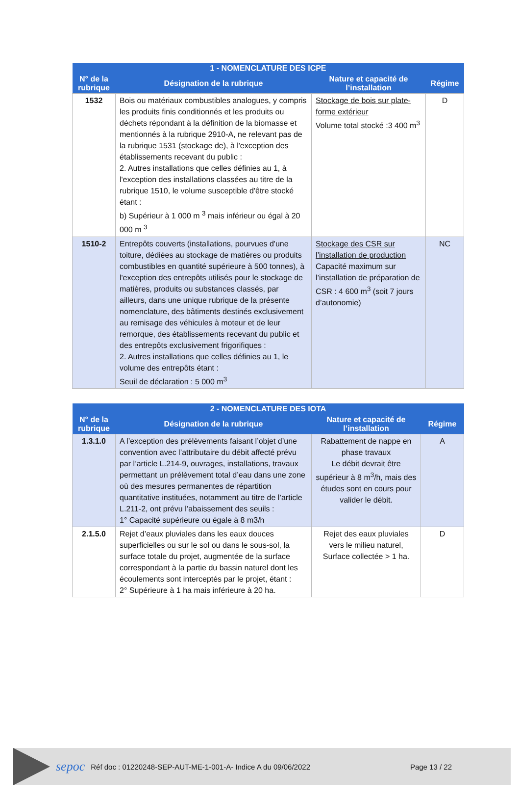| 1 - NOMENCLATURE DES ICPE | | | |
| --- | --- | --- | --- |
| N° de la rubrique | Désignation de la rubrique | Nature et capacité de l’installation | Régime |
| 1532 | Bois ou matériaux combustibles analogues, y compris les produits finis conditionnés et les produits ou déchets répondant à la définition de la biomasse et mentionnés à la rubrique 2910-A, ne relevant pas de la rubrique 1531 (stockage de), à l'exception des établissements recevant du public : 2. Autres installations que celles définies au 1, à l'exception des installations classées au titre de la rubrique 1510, le volume susceptible d'être stocké étant : b) Supérieur à 1 000 m <sup>3</sup> mais inférieur ou égal à 20 000 m <sup>3</sup> | Stockage de bois sur plate-forme extérieur Volume total stocké :3 400 m<sup>3</sup> | D |
| 1510-2 | Entrepôts couverts (installations, pourvues d'une toiture, dédiées au stockage de matières ou produits combustibles en quantité supérieure à 500 tonnes), à l'exception des entrepôts utilisés pour le stockage de matières, produits ou substances classés, par ailleurs, dans une unique rubrique de la présente nomenclature, des bâtiments destinés exclusivement au remisage des véhicules à moteur et de leur remorque, des établissements recevant du public et des entrepôts exclusivement frigorifiques : 2. Autres installations que celles définies au 1, le volume des entrepôts étant : Seuil de déclaration : 5 000 m<sup>3</sup> | Stockage des CSR sur l’installation de production Capacité maximum sur l’installation de préparation de CSR : 4 600 m<sup>3</sup> (soit 7 jours d’autonomie) | NC |
| 2 - NOMENCLATURE DES IOTA | | | |
| --- | --- | --- | --- |
| N° de la rubrique | Désignation de la rubrique | Nature et capacité de l’installation | Régime |
| 1.3.1.0 | A l’exception des prélèvements faisant l’objet d’une convention avec l’attributaire du débit affecté prévu par l’article L.214-9, ouvrages, installations, travaux permettant un prélèvement total d’eau dans une zone où des mesures permanentes de répartition quantitative instituées, notamment au titre de l’article L.211-2, ont prévu l’abaissement des seuils : 1° Capacité supérieure ou égale à 8 m3/h | Rabattement de nappe en phase travaux Le débit devrait être supérieur à 8 m<sup>3</sup>/h, mais des études sont en cours pour valider le débit. | A |
| 2.1.5.0 | Rejet d’eaux pluviales dans les eaux douces superficielles ou sur le sol ou dans le sous-sol, la surface totale du projet, augmentée de la surface correspondant à la partie du bassin naturel dont les écoulements sont interceptés par le projet, étant : 2° Supérieure à 1 ha mais inférieure à 20 ha. | Rejet des eaux pluviales vers le milieu naturel, Surface collectée > 1 ha. | D |
sepoc Réf doc : 01220248-SEP-AUT-ME-1-001-A- Indice A du 09/06/2022 Page 13 / 22